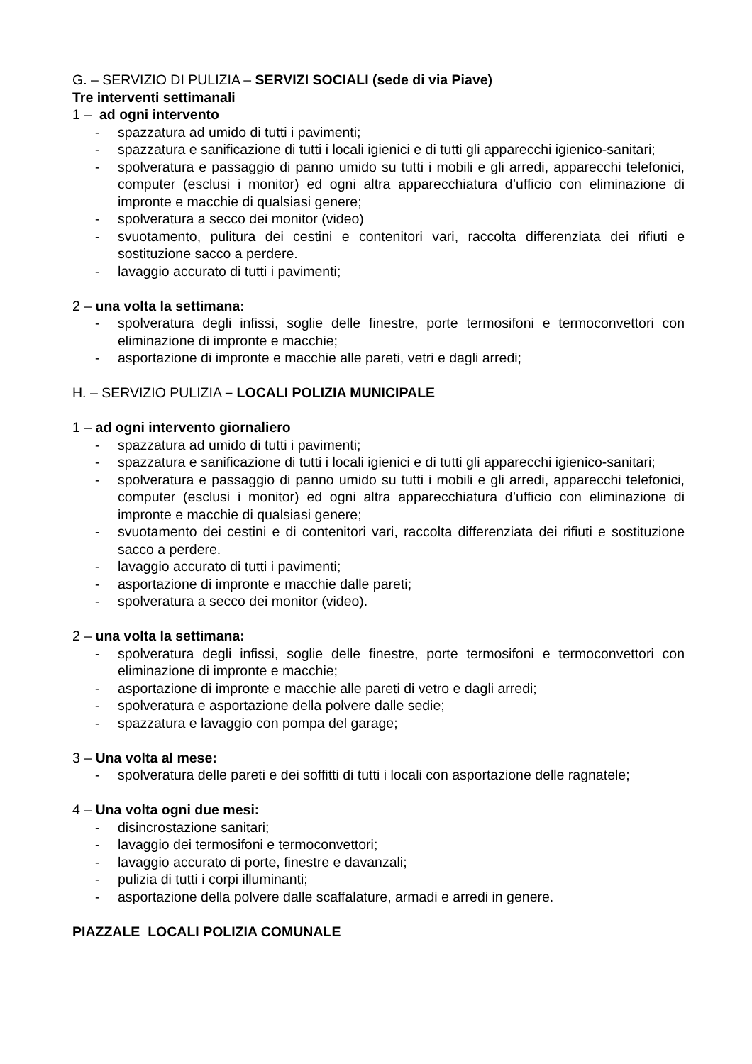G. – SERVIZIO DI PULIZIA – SERVIZI SOCIALI (sede di via Piave)
Tre interventi settimanali
1 – ad ogni intervento
- spazzatura ad umido di tutti i pavimenti;
- spazzatura e sanificazione di tutti i locali igienici e di tutti gli apparecchi igienico-sanitari;
- spolveratura e passaggio di panno umido su tutti i mobili e gli arredi, apparecchi telefonici, computer (esclusi i monitor) ed ogni altra apparecchiatura d’ufficio con eliminazione di impronte e macchie di qualsiasi genere;
- spolveratura a secco dei monitor (video)
- svuotamento, pulitura dei cestini e contenitori vari, raccolta differenziata dei rifiuti e sostituzione sacco a perdere.
- lavaggio accurato di tutti i pavimenti;
2 – una volta la settimana:
- spolveratura degli infissi, soglie delle finestre, porte termosifoni e termoconvettori con eliminazione di impronte e macchie;
- asportazione di impronte e macchie alle pareti, vetri e dagli arredi;
H. – SERVIZIO PULIZIA – LOCALI POLIZIA MUNICIPALE
1 – ad ogni intervento giornaliero
- spazzatura ad umido di tutti i pavimenti;
- spazzatura e sanificazione di tutti i locali igienici e di tutti gli apparecchi igienico-sanitari;
- spolveratura e passaggio di panno umido su tutti i mobili e gli arredi, apparecchi telefonici, computer (esclusi i monitor) ed ogni altra apparecchiatura d’ufficio con eliminazione di impronte e macchie di qualsiasi genere;
- svuotamento dei cestini e di contenitori vari, raccolta differenziata dei rifiuti e sostituzione sacco a perdere.
- lavaggio accurato di tutti i pavimenti;
- asportazione di impronte e macchie dalle pareti;
- spolveratura a secco dei monitor (video).
2 – una volta la settimana:
- spolveratura degli infissi, soglie delle finestre, porte termosifoni e termoconvettori con eliminazione di impronte e macchie;
- asportazione di impronte e macchie alle pareti di vetro e dagli arredi;
- spolveratura e asportazione della polvere dalle sedie;
- spazzatura e lavaggio con pompa del garage;
3 – Una volta al mese:
- spolveratura delle pareti e dei soffitti di tutti i locali con asportazione delle ragnatele;
4 – Una volta ogni due mesi:
- disincrostazione sanitari;
- lavaggio dei termosifoni e termoconvettori;
- lavaggio accurato di porte, finestre e davanzali;
- pulizia di tutti i corpi illuminanti;
- asportazione della polvere dalle scaffalature, armadi e arredi in genere.
PIAZZALE LOCALI POLIZIA COMUNALE